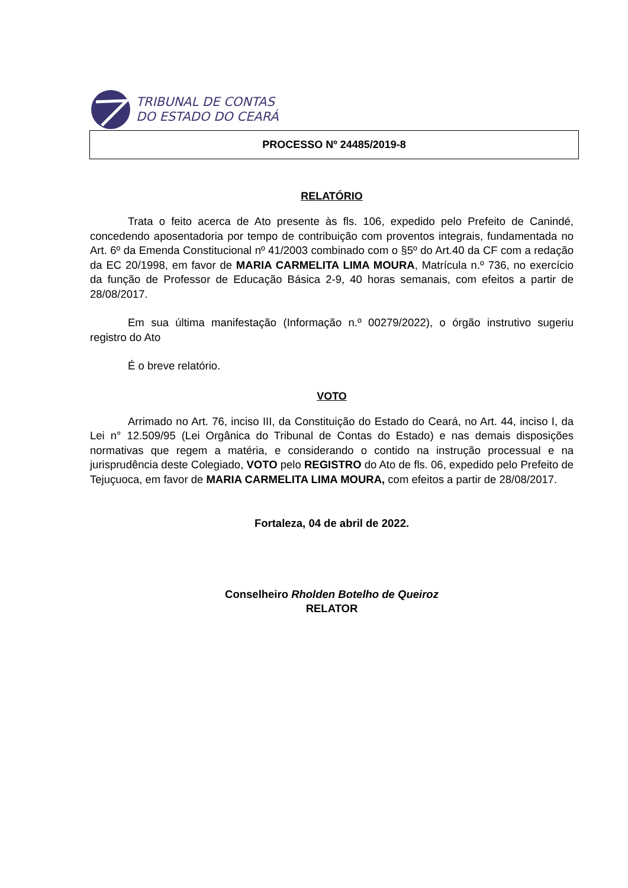TRIBUNAL DE CONTAS
DO ESTADO DO CEARÁ
PROCESSO Nº 24485/2019-8
RELATÓRIO
Trata o feito acerca de Ato presente às fls. 106, expedido pelo Prefeito de Canindé, concedendo aposentadoria por tempo de contribuição com proventos integrais, fundamentada no Art. 6º da Emenda Constitucional nº 41/2003 combinado com o §5º do Art.40 da CF com a redação da EC 20/1998, em favor de MARIA CARMELITA LIMA MOURA, Matrícula n.º 736, no exercício da função de Professor de Educação Básica 2-9, 40 horas semanais, com efeitos a partir de 28/08/2017.
Em sua última manifestação (Informação n.º 00279/2022), o órgão instrutivo sugeriu registro do Ato
É o breve relatório.
VOTO
Arrimado no Art. 76, inciso III, da Constituição do Estado do Ceará, no Art. 44, inciso I, da Lei n° 12.509/95 (Lei Orgânica do Tribunal de Contas do Estado) e nas demais disposições normativas que regem a matéria, e considerando o contido na instrução processual e na jurisprudência deste Colegiado, VOTO pelo REGISTRO do Ato de fls. 06, expedido pelo Prefeito de Tejuçuoca, em favor de MARIA CARMELITA LIMA MOURA, com efeitos a partir de 28/08/2017.
Fortaleza, 04 de abril de 2022.
Conselheiro Rholden Botelho de Queiroz
RELATOR